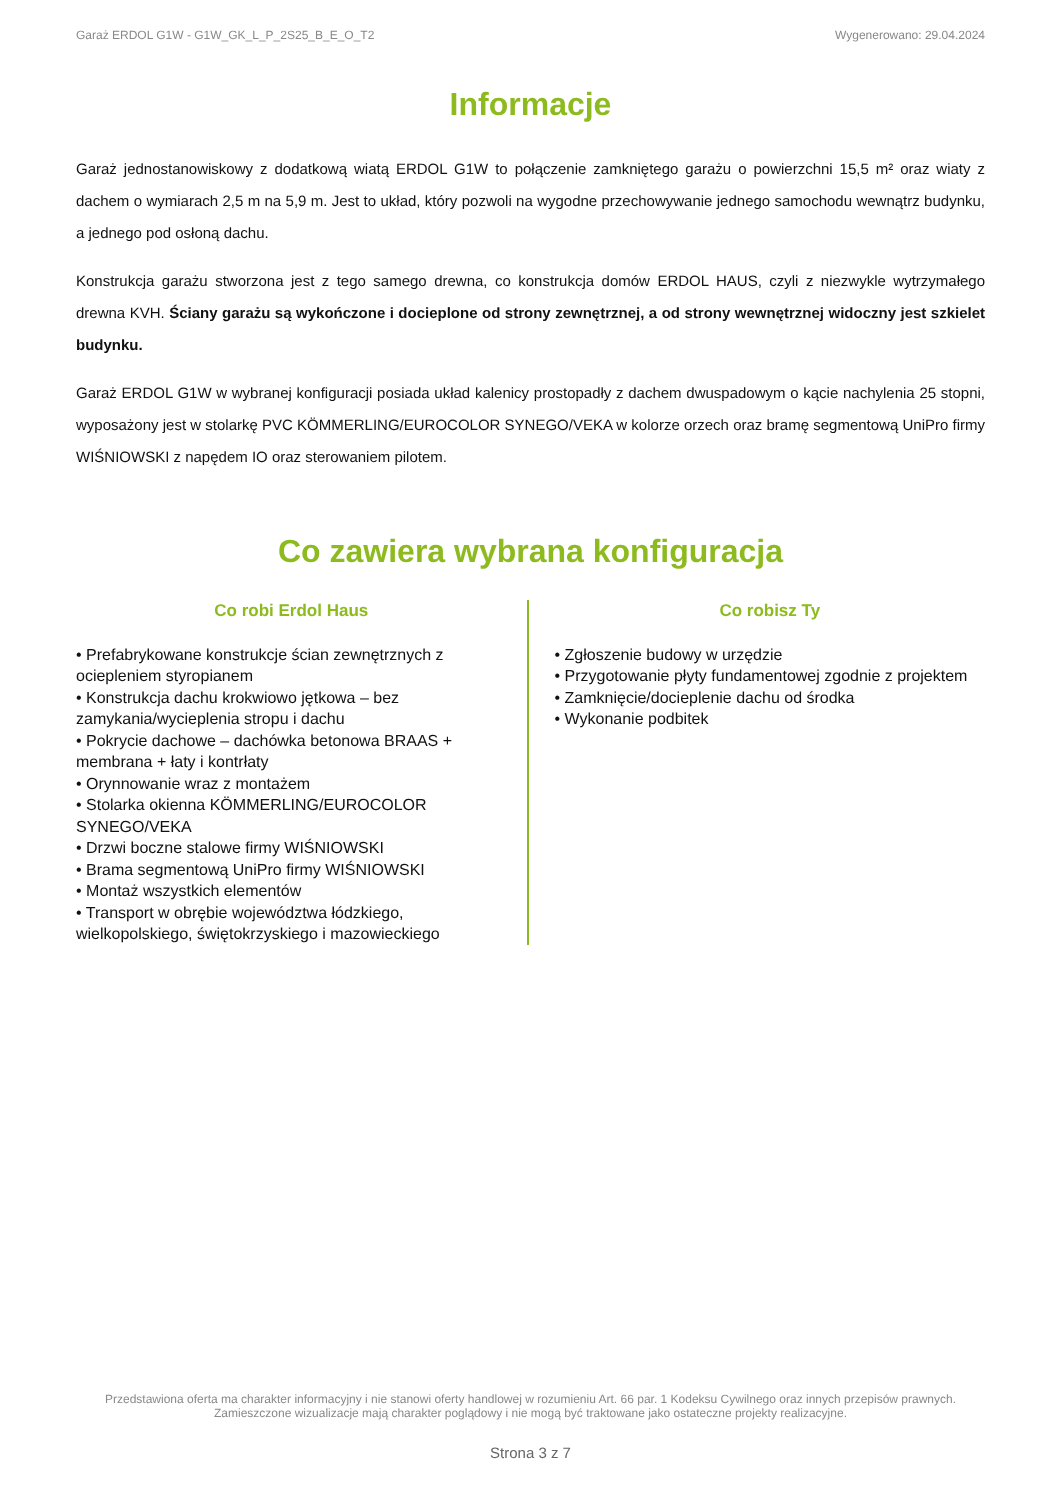Garaż ERDOL G1W - G1W_GK_L_P_2S25_B_E_O_T2 Wygenerowano: 29.04.2024
Informacje
Garaż jednostanowiskowy z dodatkową wiatą ERDOL G1W to połączenie zamkniętego garażu o powierzchni 15,5 m² oraz wiaty z dachem o wymiarach 2,5 m na 5,9 m. Jest to układ, który pozwoli na wygodne przechowywanie jednego samochodu wewnątrz budynku, a jednego pod osłoną dachu.
Konstrukcja garażu stworzona jest z tego samego drewna, co konstrukcja domów ERDOL HAUS, czyli z niezwykle wytrzymałego drewna KVH. Ściany garażu są wykończone i docieplone od strony zewnętrznej, a od strony wewnętrznej widoczny jest szkielet budynku.
Garaż ERDOL G1W w wybranej konfiguracji posiada układ kalenicy prostopadły z dachem dwuspadowym o kącie nachylenia 25 stopni, wyposażony jest w stolarkę PVC KÖMMERLING/EUROCOLOR SYNEGO/VEKA w kolorze orzech oraz bramę segmentową UniPro firmy WIŚNIOWSKI z napędem IO oraz sterowaniem pilotem.
Co zawiera wybrana konfiguracja
Co robi Erdol Haus
• Prefabrykowane konstrukcje ścian zewnętrznych z ociepleniem styropianem
• Konstrukcja dachu krokwiowo jętkowa – bez zamykania/wycieplenia stropu i dachu
• Pokrycie dachowe – dachówka betonowa BRAAS + membrana + łaty i kontrłaty
• Orynnowanie wraz z montażem
• Stolarka okienna KÖMMERLING/EUROCOLOR SYNEGO/VEKA
• Drzwi boczne stalowe firmy WIŚNIOWSKI
• Brama segmentową UniPro firmy WIŚNIOWSKI
• Montaż wszystkich elementów
• Transport w obrębie województwa łódzkiego, wielkopolskiego, świętokrzyskiego i mazowieckiego
Co robisz Ty
• Zgłoszenie budowy w urzędzie
• Przygotowanie płyty fundamentowej zgodnie z projektem
• Zamknięcie/docieplenie dachu od środka
• Wykonanie podbitek
Przedstawiona oferta ma charakter informacyjny i nie stanowi oferty handlowej w rozumieniu Art. 66 par. 1 Kodeksu Cywilnego oraz innych przepisów prawnych. Zamieszczone wizualizacje mają charakter poglądowy i nie mogą być traktowane jako ostateczne projekty realizacyjne.
Strona 3 z 7